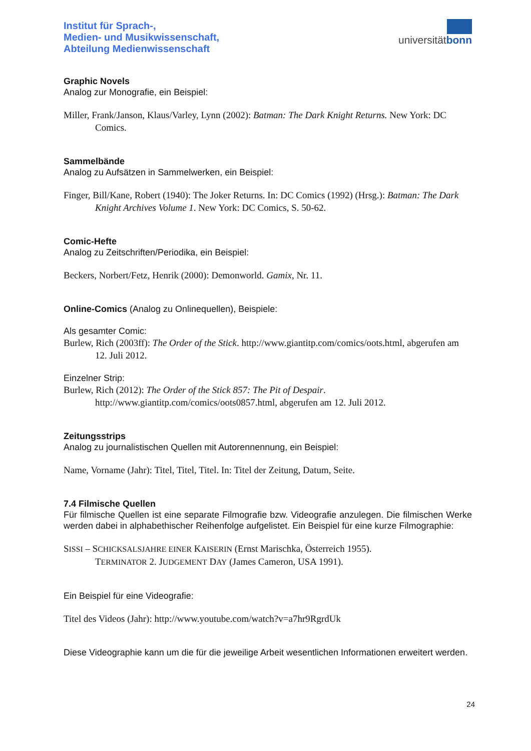Institut für Sprach-,
Medien- und Musikwissenschaft,
Abteilung Medienwissenschaft
universitätbonn
Graphic Novels
Analog zur Monografie, ein Beispiel:
Miller, Frank/Janson, Klaus/Varley, Lynn (2002): Batman: The Dark Knight Returns. New York: DC Comics.
Sammelbände
Analog zu Aufsätzen in Sammelwerken, ein Beispiel:
Finger, Bill/Kane, Robert (1940): The Joker Returns. In: DC Comics (1992) (Hrsg.): Batman: The Dark Knight Archives Volume 1. New York: DC Comics, S. 50-62.
Comic-Hefte
Analog zu Zeitschriften/Periodika, ein Beispiel:
Beckers, Norbert/Fetz, Henrik (2000): Demonworld. Gamix, Nr. 11.
Online-Comics (Analog zu Onlinequellen), Beispiele:
Als gesamter Comic:
Burlew, Rich (2003ff): The Order of the Stick. http://www.giantitp.com/comics/oots.html, abgerufen am 12. Juli 2012.
Einzelner Strip:
Burlew, Rich (2012): The Order of the Stick 857: The Pit of Despair. http://www.giantitp.com/comics/oots0857.html, abgerufen am 12. Juli 2012.
Zeitungsstrips
Analog zu journalistischen Quellen mit Autorennennung, ein Beispiel:
Name, Vorname (Jahr): Titel, Titel, Titel. In: Titel der Zeitung, Datum, Seite.
7.4 Filmische Quellen
Für filmische Quellen ist eine separate Filmografie bzw. Videografie anzulegen. Die filmischen Werke werden dabei in alphabethischer Reihenfolge aufgelistet. Ein Beispiel für eine kurze Filmographie:
SISSI – SCHICKSALSJAHRE EINER KAISERIN (Ernst Marischka, Österreich 1955).
TERMINATOR 2. JUDGEMENT DAY (James Cameron, USA 1991).
Ein Beispiel für eine Videografie:
Titel des Videos (Jahr): http://www.youtube.com/watch?v=a7hr9RgrdUk
Diese Videographie kann um die für die jeweilige Arbeit wesentlichen Informationen erweitert werden.
24